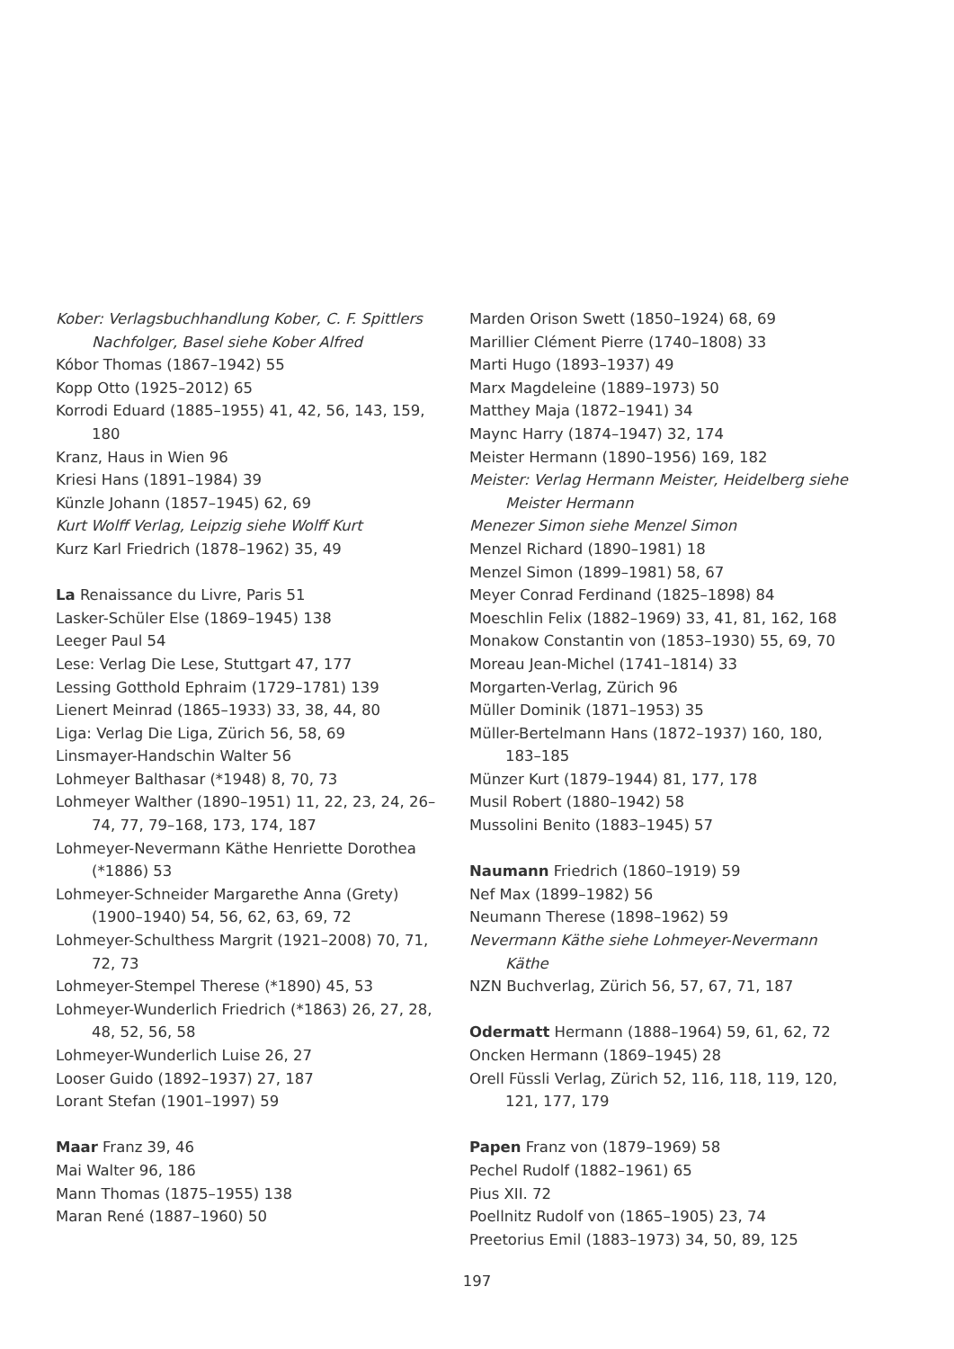Kober: Verlagsbuchhandlung Kober, C. F. Spittlers Nachfolger, Basel siehe Kober Alfred
Kóbor Thomas (1867–1942) 55
Kopp Otto (1925–2012) 65
Korrodi Eduard (1885–1955) 41, 42, 56, 143, 159, 180
Kranz, Haus in Wien 96
Kriesi Hans (1891–1984) 39
Künzle Johann (1857–1945) 62, 69
Kurt Wolff Verlag, Leipzig siehe Wolff Kurt
Kurz Karl Friedrich (1878–1962) 35, 49
La Renaissance du Livre, Paris 51
Lasker-Schüler Else (1869–1945) 138
Leeger Paul 54
Lese: Verlag Die Lese, Stuttgart 47, 177
Lessing Gotthold Ephraim (1729–1781) 139
Lienert Meinrad (1865–1933) 33, 38, 44, 80
Liga: Verlag Die Liga, Zürich 56, 58, 69
Linsmayer-Handschin Walter 56
Lohmeyer Balthasar (*1948) 8, 70, 73
Lohmeyer Walther (1890–1951) 11, 22, 23, 24, 26–74, 77, 79–168, 173, 174, 187
Lohmeyer-Nevermann Käthe Henriette Dorothea (*1886) 53
Lohmeyer-Schneider Margarethe Anna (Grety) (1900–1940) 54, 56, 62, 63, 69, 72
Lohmeyer-Schulthess Margrit (1921–2008) 70, 71, 72, 73
Lohmeyer-Stempel Therese (*1890) 45, 53
Lohmeyer-Wunderlich Friedrich (*1863) 26, 27, 28, 48, 52, 56, 58
Lohmeyer-Wunderlich Luise 26, 27
Looser Guido (1892–1937) 27, 187
Lorant Stefan (1901–1997) 59
Maar Franz 39, 46
Mai Walter 96, 186
Mann Thomas (1875–1955) 138
Maran René (1887–1960) 50
Marden Orison Swett (1850–1924) 68, 69
Marillier Clément Pierre (1740–1808) 33
Marti Hugo (1893–1937) 49
Marx Magdeleine (1889–1973) 50
Matthey Maja (1872–1941) 34
Maync Harry (1874–1947) 32, 174
Meister Hermann (1890–1956) 169, 182
Meister: Verlag Hermann Meister, Heidelberg siehe Meister Hermann
Menezer Simon siehe Menzel Simon
Menzel Richard (1890–1981) 18
Menzel Simon (1899–1981) 58, 67
Meyer Conrad Ferdinand (1825–1898) 84
Moeschlin Felix (1882–1969) 33, 41, 81, 162, 168
Monakow Constantin von (1853–1930) 55, 69, 70
Moreau Jean-Michel (1741–1814) 33
Morgarten-Verlag, Zürich 96
Müller Dominik (1871–1953) 35
Müller-Bertelmann Hans (1872–1937) 160, 180, 183–185
Münzer Kurt (1879–1944) 81, 177, 178
Musil Robert (1880–1942) 58
Mussolini Benito (1883–1945) 57
Naumann Friedrich (1860–1919) 59
Nef Max (1899–1982) 56
Neumann Therese (1898–1962) 59
Nevermann Käthe siehe Lohmeyer-Nevermann Käthe
NZN Buchverlag, Zürich 56, 57, 67, 71, 187
Odermatt Hermann (1888–1964) 59, 61, 62, 72
Oncken Hermann (1869–1945) 28
Orell Füssli Verlag, Zürich 52, 116, 118, 119, 120, 121, 177, 179
Papen Franz von (1879–1969) 58
Pechel Rudolf (1882–1961) 65
Pius XII. 72
Poellnitz Rudolf von (1865–1905) 23, 74
Preetorius Emil (1883–1973) 34, 50, 89, 125
197